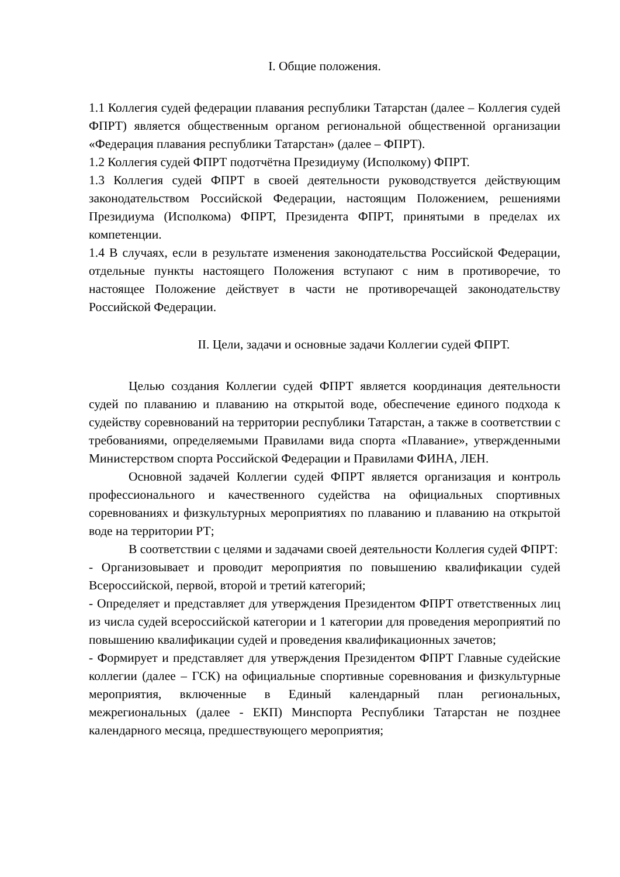I. Общие положения.
1.1 Коллегия судей федерации плавания республики Татарстан (далее – Коллегия судей ФПРТ) является общественным органом региональной общественной организации «Федерация плавания республики Татарстан» (далее – ФПРТ).
1.2 Коллегия судей ФПРТ подотчётна Президиуму (Исполкому) ФПРТ.
1.3 Коллегия судей ФПРТ в своей деятельности руководствуется действующим законодательством Российской Федерации, настоящим Положением, решениями Президиума (Исполкома) ФПРТ, Президента ФПРТ, принятыми в пределах их компетенции.
1.4 В случаях, если в результате изменения законодательства Российской Федерации, отдельные пункты настоящего Положения вступают с ним в противоречие, то настоящее Положение действует в части не противоречащей законодательству Российской Федерации.
II. Цели, задачи и основные задачи Коллегии судей ФПРТ.
Целью создания Коллегии судей ФПРТ является координация деятельности судей по плаванию и плаванию на открытой воде, обеспечение единого подхода к судейству соревнований на территории республики Татарстан, а также в соответствии с требованиями, определяемыми Правилами вида спорта «Плавание», утвержденными Министерством спорта Российской Федерации и Правилами ФИНА, ЛЕН.
Основной задачей Коллегии судей ФПРТ является организация и контроль профессионального и качественного судейства на официальных спортивных соревнованиях и физкультурных мероприятиях по плаванию и плаванию на открытой воде на территории РТ;
В соответствии с целями и задачами своей деятельности Коллегия судей ФПРТ:
- Организовывает и проводит мероприятия по повышению квалификации судей Всероссийской, первой, второй и третий категорий;
- Определяет и представляет для утверждения Президентом ФПРТ ответственных лиц из числа судей всероссийской категории и 1 категории для проведения мероприятий по повышению квалификации судей и проведения квалификационных зачетов;
- Формирует и представляет для утверждения Президентом ФПРТ Главные судейские коллегии (далее – ГСК) на официальные спортивные соревнования и физкультурные мероприятия, включенные в Единый календарный план региональных, межрегиональных (далее - ЕКП) Минспорта Республики Татарстан не позднее календарного месяца, предшествующего мероприятия;